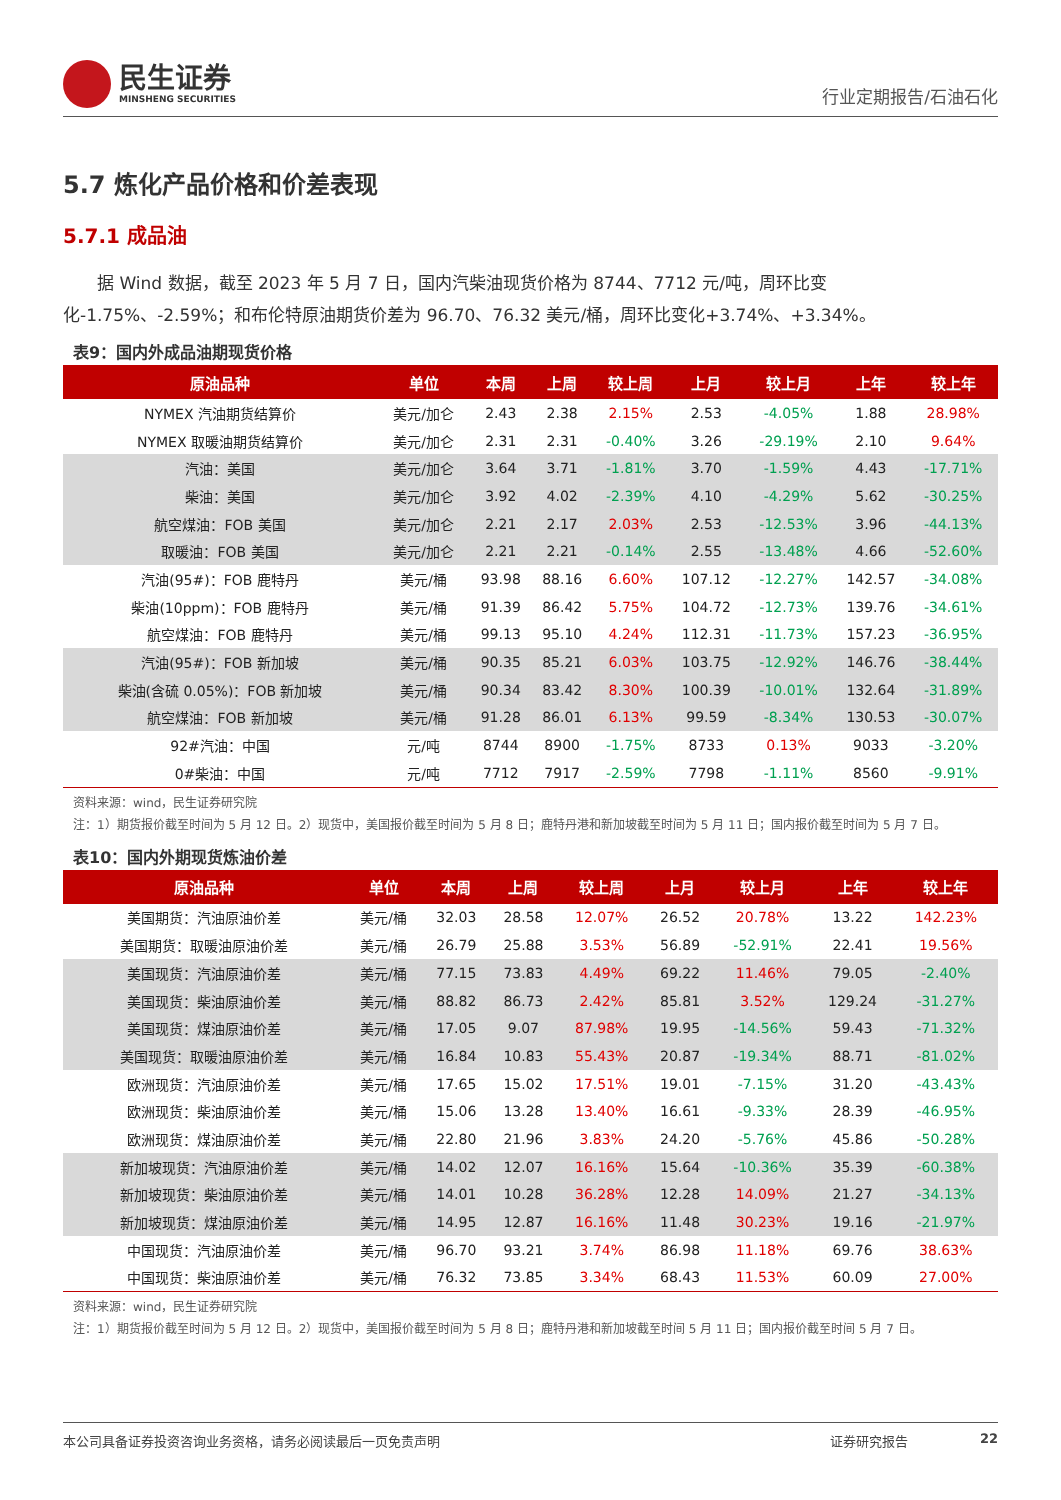民生证券
MINSHENG SECURITIES
行业定期报告/石油石化
5.7 炼化产品价格和价差表现
5.7.1 成品油
据 Wind 数据，截至 2023 年 5 月 7 日，国内汽柴油现货价格为 8744、7712 元/吨，周环比变化-1.75%、-2.59%；和布伦特原油期货价差为 96.70、76.32 美元/桶，周环比变化+3.74%、+3.34%。
表9：国内外成品油期现货价格
| 原油品种 | 单位 | 本周 | 上周 | 较上周 | 上月 | 较上月 | 上年 | 较上年 |
| --- | --- | --- | --- | --- | --- | --- | --- | --- |
| NYMEX 汽油期货结算价 | 美元/加仑 | 2.43 | 2.38 | 2.15% | 2.53 | -4.05% | 1.88 | 28.98% |
| NYMEX 取暖油期货结算价 | 美元/加仑 | 2.31 | 2.31 | -0.40% | 3.26 | -29.19% | 2.10 | 9.64% |
| 汽油：美国 | 美元/加仑 | 3.64 | 3.71 | -1.81% | 3.70 | -1.59% | 4.43 | -17.71% |
| 柴油：美国 | 美元/加仑 | 3.92 | 4.02 | -2.39% | 4.10 | -4.29% | 5.62 | -30.25% |
| 航空煤油：FOB 美国 | 美元/加仑 | 2.21 | 2.17 | 2.03% | 2.53 | -12.53% | 3.96 | -44.13% |
| 取暖油：FOB 美国 | 美元/加仑 | 2.21 | 2.21 | -0.14% | 2.55 | -13.48% | 4.66 | -52.60% |
| 汽油(95#)：FOB 鹿特丹 | 美元/桶 | 93.98 | 88.16 | 6.60% | 107.12 | -12.27% | 142.57 | -34.08% |
| 柴油(10ppm)：FOB 鹿特丹 | 美元/桶 | 91.39 | 86.42 | 5.75% | 104.72 | -12.73% | 139.76 | -34.61% |
| 航空煤油：FOB 鹿特丹 | 美元/桶 | 99.13 | 95.10 | 4.24% | 112.31 | -11.73% | 157.23 | -36.95% |
| 汽油(95#)：FOB 新加坡 | 美元/桶 | 90.35 | 85.21 | 6.03% | 103.75 | -12.92% | 146.76 | -38.44% |
| 柴油(含硫 0.05%)：FOB 新加坡 | 美元/桶 | 90.34 | 83.42 | 8.30% | 100.39 | -10.01% | 132.64 | -31.89% |
| 航空煤油：FOB 新加坡 | 美元/桶 | 91.28 | 86.01 | 6.13% | 99.59 | -8.34% | 130.53 | -30.07% |
| 92#汽油：中国 | 元/吨 | 8744 | 8900 | -1.75% | 8733 | 0.13% | 9033 | -3.20% |
| 0#柴油：中国 | 元/吨 | 7712 | 7917 | -2.59% | 7798 | -1.11% | 8560 | -9.91% |
资料来源：wind，民生证券研究院
注：1）期货报价截至时间为 5 月 12 日。2）现货中，美国报价截至时间为 5 月 8 日；鹿特丹港和新加坡截至时间为 5 月 11 日；国内报价截至时间为 5 月 7 日。
表10：国内外期现货炼油价差
| 原油品种 | 单位 | 本周 | 上周 | 较上周 | 上月 | 较上月 | 上年 | 较上年 |
| --- | --- | --- | --- | --- | --- | --- | --- | --- |
| 美国期货：汽油原油价差 | 美元/桶 | 32.03 | 28.58 | 12.07% | 26.52 | 20.78% | 13.22 | 142.23% |
| 美国期货：取暖油原油价差 | 美元/桶 | 26.79 | 25.88 | 3.53% | 56.89 | -52.91% | 22.41 | 19.56% |
| 美国现货：汽油原油价差 | 美元/桶 | 77.15 | 73.83 | 4.49% | 69.22 | 11.46% | 79.05 | -2.40% |
| 美国现货：柴油原油价差 | 美元/桶 | 88.82 | 86.73 | 2.42% | 85.81 | 3.52% | 129.24 | -31.27% |
| 美国现货：煤油原油价差 | 美元/桶 | 17.05 | 9.07 | 87.98% | 19.95 | -14.56% | 59.43 | -71.32% |
| 美国现货：取暖油原油价差 | 美元/桶 | 16.84 | 10.83 | 55.43% | 20.87 | -19.34% | 88.71 | -81.02% |
| 欧洲现货：汽油原油价差 | 美元/桶 | 17.65 | 15.02 | 17.51% | 19.01 | -7.15% | 31.20 | -43.43% |
| 欧洲现货：柴油原油价差 | 美元/桶 | 15.06 | 13.28 | 13.40% | 16.61 | -9.33% | 28.39 | -46.95% |
| 欧洲现货：煤油原油价差 | 美元/桶 | 22.80 | 21.96 | 3.83% | 24.20 | -5.76% | 45.86 | -50.28% |
| 新加坡现货：汽油原油价差 | 美元/桶 | 14.02 | 12.07 | 16.16% | 15.64 | -10.36% | 35.39 | -60.38% |
| 新加坡现货：柴油原油价差 | 美元/桶 | 14.01 | 10.28 | 36.28% | 12.28 | 14.09% | 21.27 | -34.13% |
| 新加坡现货：煤油原油价差 | 美元/桶 | 14.95 | 12.87 | 16.16% | 11.48 | 30.23% | 19.16 | -21.97% |
| 中国现货：汽油原油价差 | 美元/桶 | 96.70 | 93.21 | 3.74% | 86.98 | 11.18% | 69.76 | 38.63% |
| 中国现货：柴油原油价差 | 美元/桶 | 76.32 | 73.85 | 3.34% | 68.43 | 11.53% | 60.09 | 27.00% |
资料来源：wind，民生证券研究院
注：1）期货报价截至时间为 5 月 12 日。2）现货中，美国报价截至时间为 5 月 8 日；鹿特丹港和新加坡截至时间 5 月 11 日；国内报价截至时间 5 月 7 日。
本公司具备证券投资咨询业务资格，请务必阅读最后一页免责声明 证券研究报告 22